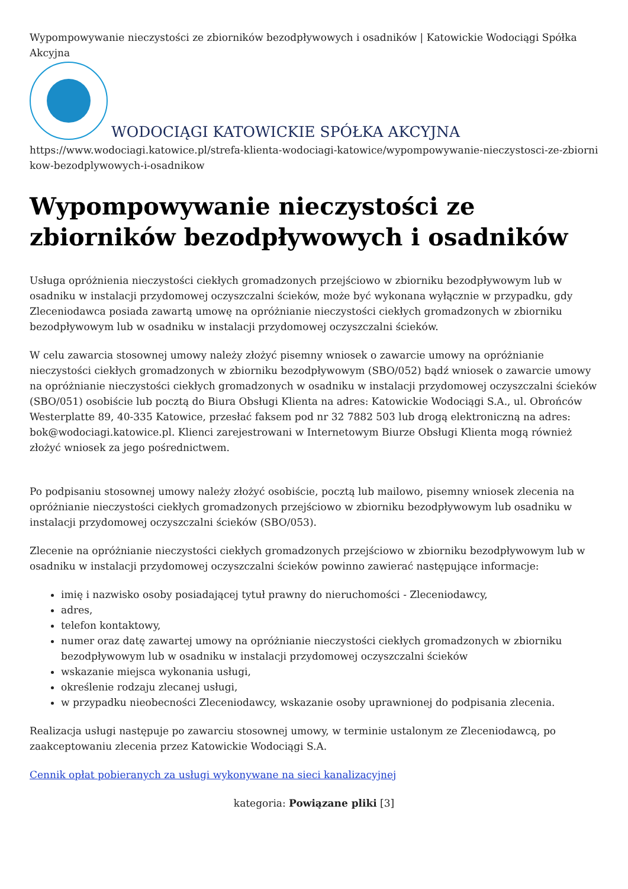Wypompowywanie nieczystości ze zbiorników bezodpływowych i osadników | Katowickie Wodociągi Spółka Akcyjna
WODOCIĄGI KATOWICKIE SPÓŁKA AKCYJNA
https://www.wodociagi.katowice.pl/strefa-klienta-wodociagi-katowice/wypompowywanie-nieczystosci-ze-zbiornikow-bezodplywowych-i-osadnikow
Wypompowywanie nieczystości ze zbiorników bezodpływowych i osadników
Usługa opróżnienia nieczystości ciekłych gromadzonych przejściowo w zbiorniku bezodpływowym lub w osadniku w instalacji przydomowej oczyszczalni ścieków, może być wykonana wyłącznie w przypadku, gdy Zleceniodawca posiada zawartą umowę na opróżnianie nieczystości ciekłych gromadzonych w zbiorniku bezodpływowym lub w osadniku w instalacji przydomowej oczyszczalni ścieków.
W celu zawarcia stosownej umowy należy złożyć pisemny wniosek o zawarcie umowy na opróżnianie nieczystości ciekłych gromadzonych w zbiorniku bezodpływowym (SBO/052) bądź wniosek o zawarcie umowy na opróżnianie nieczystości ciekłych gromadzonych w osadniku w instalacji przydomowej oczyszczalni ścieków (SBO/051) osobiście lub pocztą do Biura Obsługi Klienta na adres: Katowickie Wodociągi S.A., ul. Obrońców Westerplatte 89, 40-335 Katowice, przesłać faksem pod nr 32 7882 503 lub drogą elektroniczną na adres: bok@wodociagi.katowice.pl. Klienci zarejestrowani w Internetowym Biurze Obsługi Klienta mogą również złożyć wniosek za jego pośrednictwem.
Po podpisaniu stosownej umowy należy złożyć osobiście, pocztą lub mailowo, pisemny wniosek zlecenia na opróżnianie nieczystości ciekłych gromadzonych przejściowo w zbiorniku bezodpływowym lub osadniku w instalacji przydomowej oczyszczalni ścieków (SBO/053).
Zlecenie na opróżnianie nieczystości ciekłych gromadzonych przejściowo w zbiorniku bezodpływowym lub w osadniku w instalacji przydomowej oczyszczalni ścieków powinno zawierać następujące informacje:
imię i nazwisko osoby posiadającej tytuł prawny do nieruchomości - Zleceniodawcy,
adres,
telefon kontaktowy,
numer oraz datę zawartej umowy na opróżnianie nieczystości ciekłych gromadzonych w zbiorniku bezodpływowym lub w osadniku w instalacji przydomowej oczyszczalni ścieków
wskazanie miejsca wykonania usługi,
określenie rodzaju zlecanej usługi,
w przypadku nieobecności Zleceniodawcy, wskazanie osoby uprawnionej do podpisania zlecenia.
Realizacja usługi następuje po zawarciu stosownej umowy, w terminie ustalonym ze Zleceniodawcą, po zaakceptowaniu zlecenia przez Katowickie Wodociągi S.A.
Cennik opłat pobieranych za usługi wykonywane na sieci kanalizacyjnej
kategoria: Powiązane pliki [3]